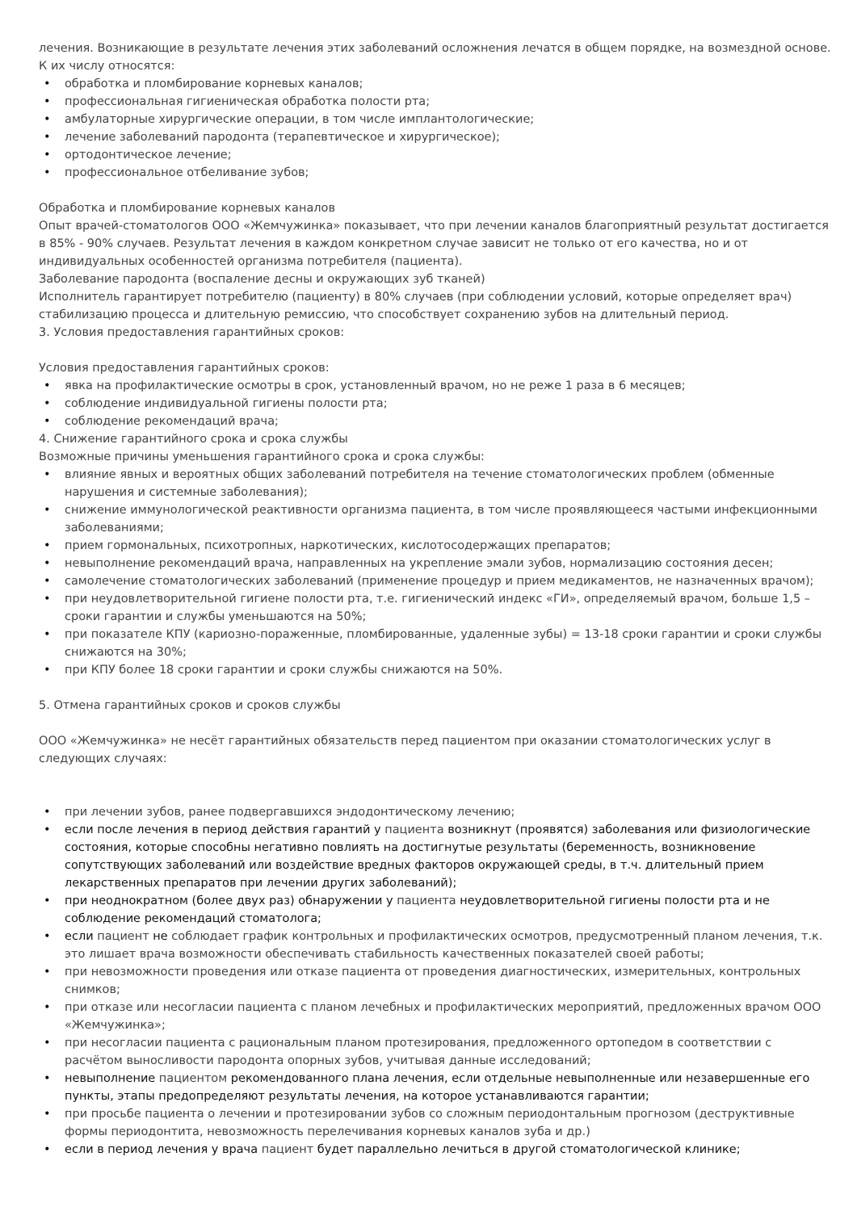лечения. Возникающие в результате лечения этих заболеваний осложнения лечатся в общем порядке, на возмездной основе.
К их числу относятся:
• обработка и пломбирование корневых каналов;
• профессиональная гигиеническая обработка полости рта;
• амбулаторные хирургические операции, в том числе имплантологические;
• лечение заболеваний пародонта (терапевтическое и хирургическое);
• ортодонтическое лечение;
• профессиональное отбеливание зубов;
Обработка и пломбирование корневых каналов
Опыт врачей-стоматологов ООО «Жемчужинка» показывает, что при лечении каналов благоприятный результат достигается в 85% - 90% случаев. Результат лечения в каждом конкретном случае зависит не только от его качества, но и от индивидуальных особенностей организма потребителя (пациента).
Заболевание пародонта (воспаление десны и окружающих зуб тканей)
Исполнитель гарантирует потребителю (пациенту) в 80% случаев (при соблюдении условий, которые определяет врач) стабилизацию процесса и длительную ремиссию, что способствует сохранению зубов на длительный период.
3. Условия предоставления гарантийных сроков:
Условия предоставления гарантийных сроков:
• явка на профилактические осмотры в срок, установленный врачом, но не реже 1 раза в 6 месяцев;
• соблюдение индивидуальной гигиены полости рта;
• соблюдение рекомендаций врача;
4. Снижение гарантийного срока и срока службы
Возможные причины уменьшения гарантийного срока и срока службы:
• влияние явных и вероятных общих заболеваний потребителя на течение стоматологических проблем (обменные нарушения и системные заболевания);
• снижение иммунологической реактивности организма пациента, в том числе проявляющееся частыми инфекционными заболеваниями;
• прием гормональных, психотропных, наркотических, кислотосодержащих препаратов;
• невыполнение рекомендаций врача, направленных на укрепление эмали зубов, нормализацию состояния десен;
• самолечение стоматологических заболеваний (применение процедур и прием медикаментов, не назначенных врачом);
• при неудовлетворительной гигиене полости рта, т.е. гигиенический индекс «ГИ», определяемый врачом, больше 1,5 – сроки гарантии и службы уменьшаются на 50%;
• при показателе КПУ (кариозно-пораженные, пломбированные, удаленные зубы) = 13-18 сроки гарантии и сроки службы снижаются на 30%;
• при КПУ более 18 сроки гарантии и сроки службы снижаются на 50%.
5. Отмена гарантийных сроков и сроков службы
ООО «Жемчужинка» не несёт гарантийных обязательств перед пациентом при оказании стоматологических услуг в следующих случаях:
• при лечении зубов, ранее подвергавшихся эндодонтическому лечению;
• если после лечения в период действия гарантий у пациента возникнут (проявятся) заболевания или физиологические состояния, которые способны негативно повлиять на достигнутые результаты (беременность, возникновение сопутствующих заболеваний или воздействие вредных факторов окружающей среды, в т.ч. длительный прием лекарственных препаратов при лечении других заболеваний);
• при неоднократном (более двух раз) обнаружении у пациента неудовлетворительной гигиены полости рта и не соблюдение рекомендаций стоматолога;
• если пациент не соблюдает график контрольных и профилактических осмотров, предусмотренный планом лечения, т.к. это лишает врача возможности обеспечивать стабильность качественных показателей своей работы;
• при невозможности проведения или отказе пациента от проведения диагностических, измерительных, контрольных снимков;
• при отказе или несогласии пациента с планом лечебных и профилактических мероприятий, предложенных врачом ООО «Жемчужинка»;
• при несогласии пациента с рациональным планом протезирования, предложенного ортопедом в соответствии с расчётом выносливости пародонта опорных зубов, учитывая данные исследований;
• невыполнение пациентом рекомендованного плана лечения, если отдельные невыполненные или незавершенные его пункты, этапы предопределяют результаты лечения, на которое устанавливаются гарантии;
• при просьбе пациента о лечении и протезировании зубов со сложным периодонтальным прогнозом (деструктивные формы периодонтита, невозможность перелечивания корневых каналов зуба и др.)
• если в период лечения у врача пациент будет параллельно лечиться в другой стоматологической клинике;